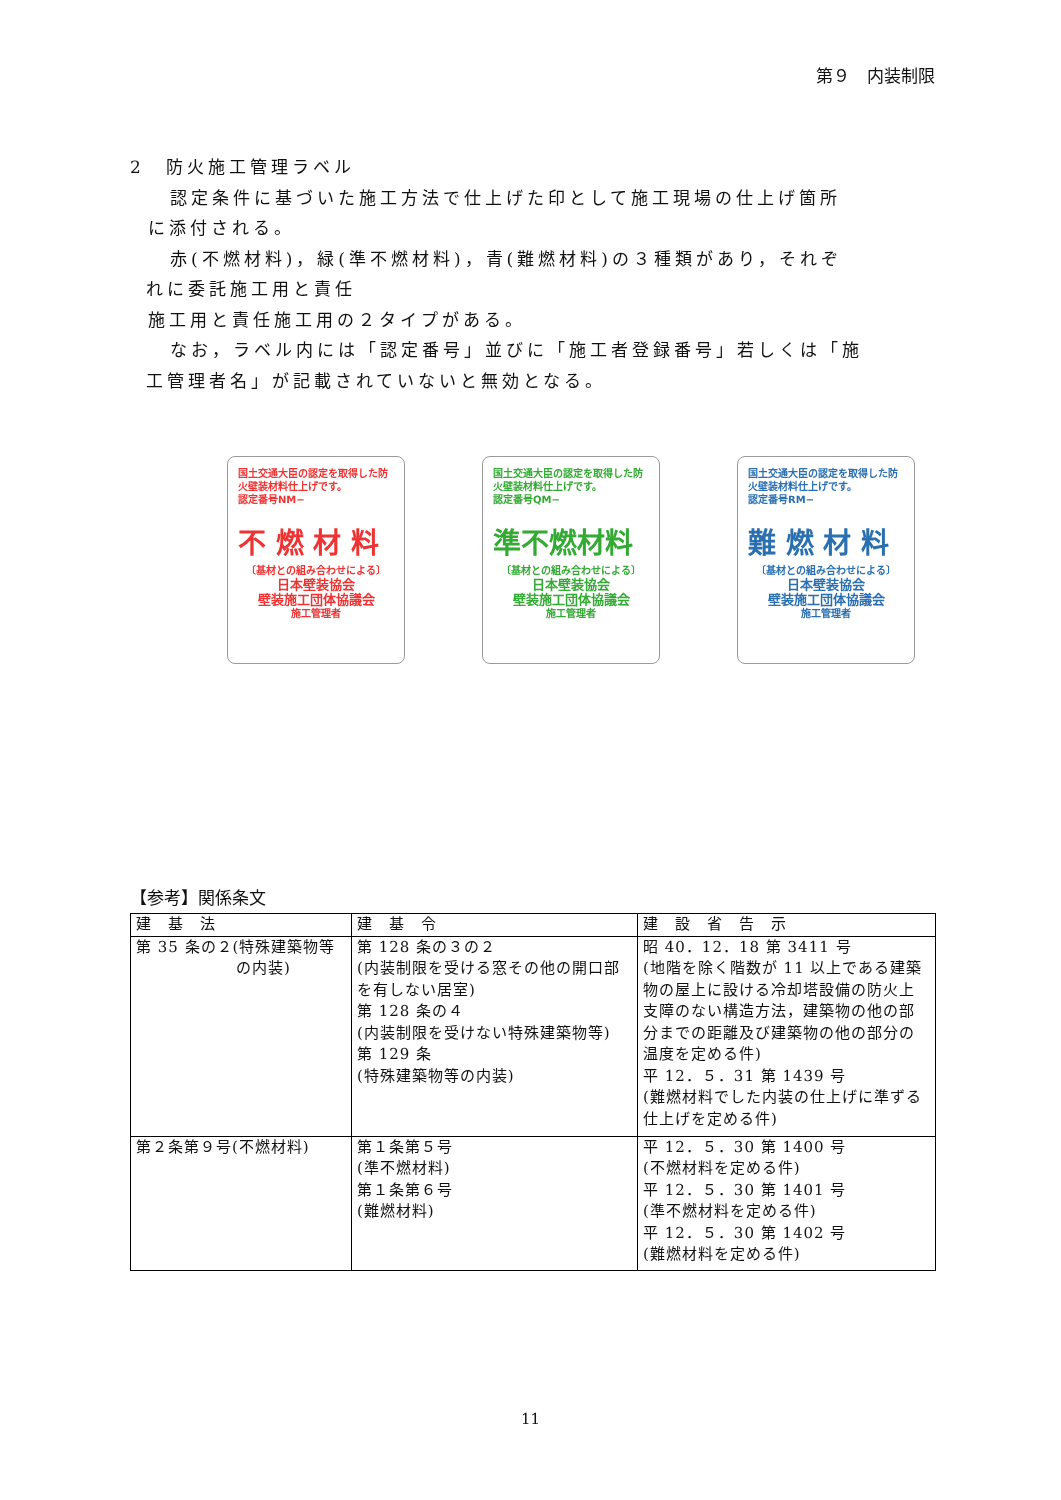第９　内装制限
2　防火施工管理ラベル
認定条件に基づいた施工方法で仕上げた印として施工現場の仕上げ箇所
に添付される。
赤(不燃材料)，緑(準不燃材料)，青(難燃材料)の３種類があり，それぞ
れに委託施工用と責任
施工用と責任施工用の２タイプがある。
なお，ラベル内には「認定番号」並びに「施工者登録番号」若しくは「施
工管理者名」が記載されていないと無効となる。
国土交通大臣の認定を取得した防火壁装材料仕上げです。
認定番号NM−
不 燃 材 料
〔基材との組み合わせによる〕
日本壁装協会
壁装施工団体協議会
施工管理者
国土交通大臣の認定を取得した防火壁装材料仕上げです。
認定番号QM−
準不燃材料
〔基材との組み合わせによる〕
日本壁装協会
壁装施工団体協議会
施工管理者
国土交通大臣の認定を取得した防火壁装材料仕上げです。
認定番号RM−
難 燃 材 料
〔基材との組み合わせによる〕
日本壁装協会
壁装施工団体協議会
施工管理者
【参考】関係条文
| 建 基 法 | 建 基 令 | 建 設 省 告 示 |
| --- | --- | --- |
| 第 35 条の２(特殊建築物等 の内装) | 第 128 条の３の２ (内装制限を受ける窓その他の開口部を有しない居室) 第 128 条の４ (内装制限を受けない特殊建築物等) 第 129 条 (特殊建築物等の内装) | 昭 40．12．18 第 3411 号 (地階を除く階数が 11 以上である建築物の屋上に設ける冷却塔設備の防火上支障のない構造方法，建築物の他の部分までの距離及び建築物の他の部分の温度を定める件) 平 12．５．31 第 1439 号 (難燃材料でした内装の仕上げに準ずる仕上げを定める件) |
| 第２条第９号(不燃材料) | 第１条第５号 (準不燃材料) 第１条第６号 (難燃材料) | 平 12．５．30 第 1400 号 (不燃材料を定める件) 平 12．５．30 第 1401 号 (準不燃材料を定める件) 平 12．５．30 第 1402 号 (難燃材料を定める件) |
11